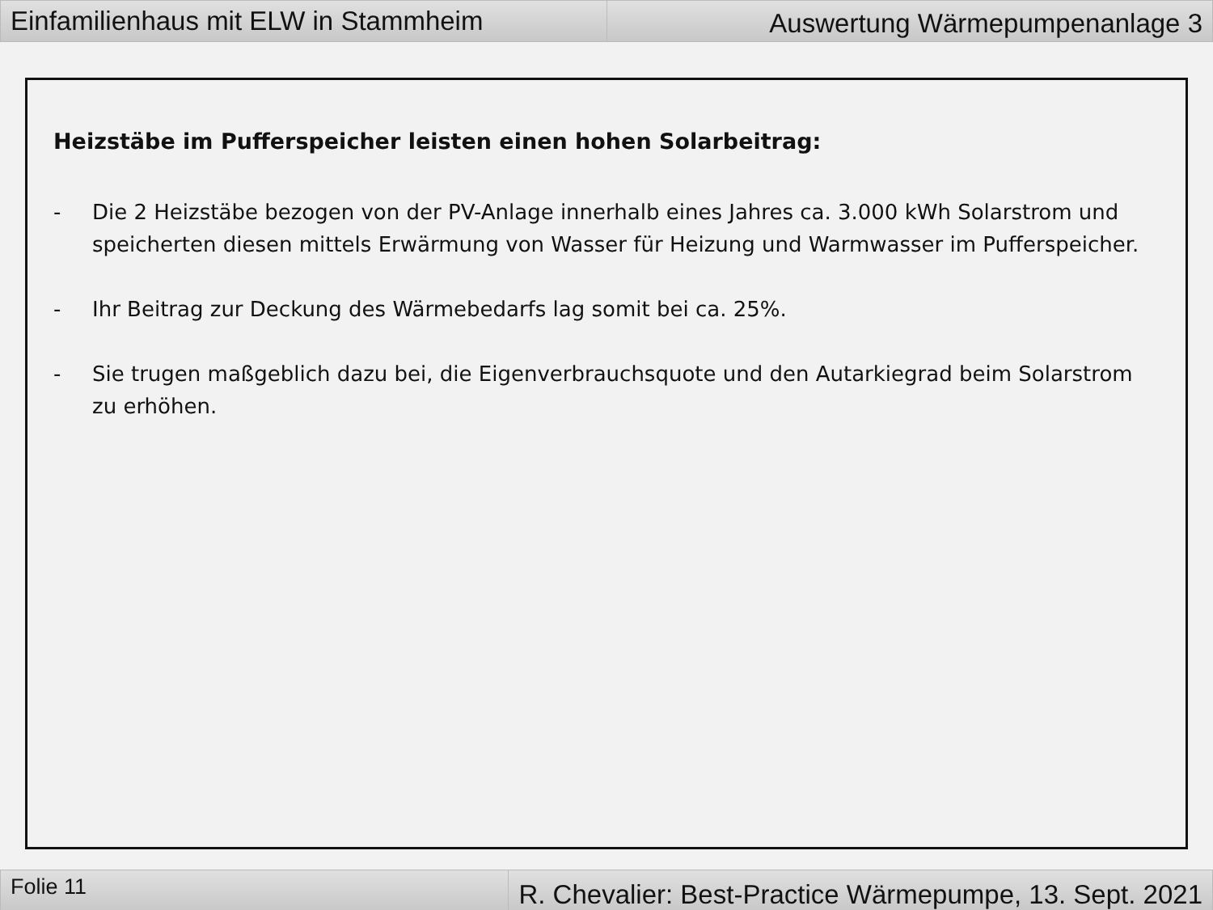Einfamilienhaus mit ELW in Stammheim
Auswertung Wärmepumpenanlage 3
Heizstäbe im Pufferspeicher leisten einen hohen Solarbeitrag:
- Die 2 Heizstäbe bezogen von der PV-Anlage innerhalb eines Jahres ca. 3.000 kWh Solarstrom und speicherten diesen mittels Erwärmung von Wasser für Heizung und Warmwasser im Pufferspeicher.
- Ihr Beitrag zur Deckung des Wärmebedarfs lag somit bei ca. 25%.
- Sie trugen maßgeblich dazu bei, die Eigenverbrauchsquote und den Autarkiegrad beim Solarstrom zu erhöhen.
Folie 11
R. Chevalier: Best-Practice Wärmepumpe, 13. Sept. 2021